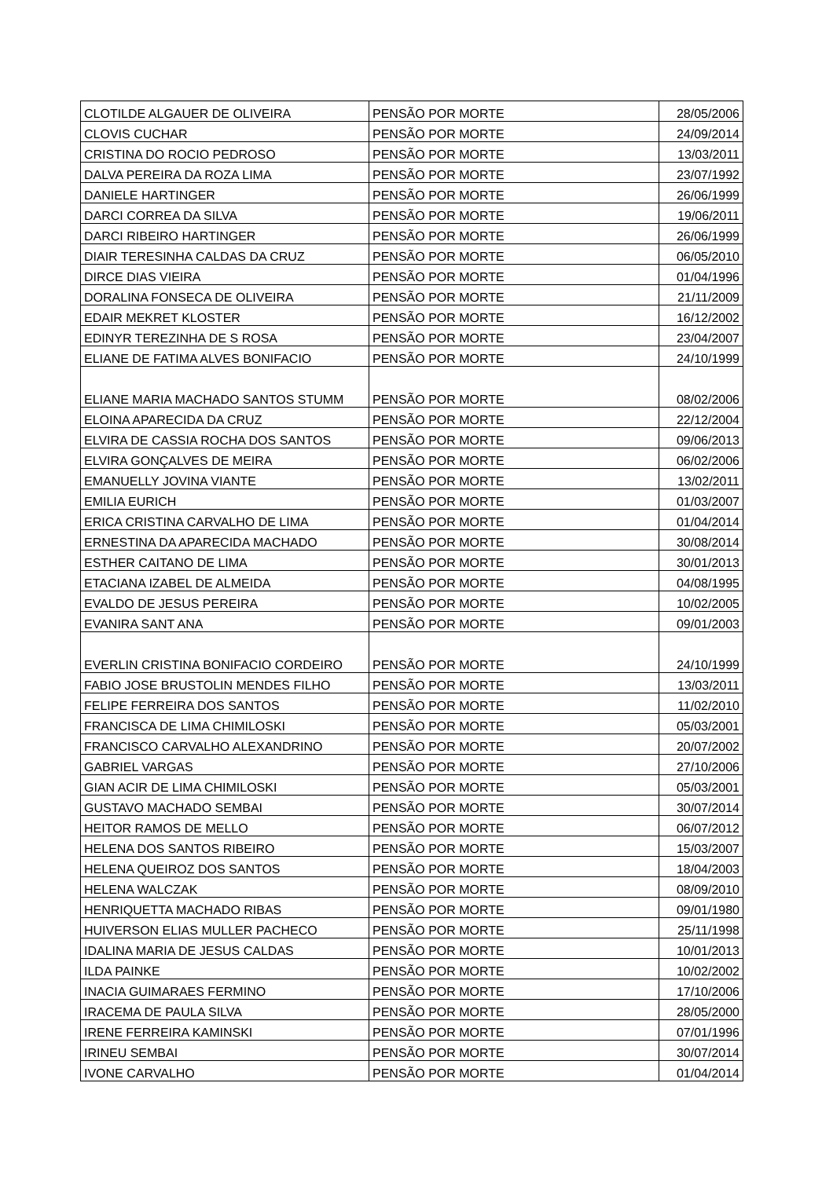| CLOTILDE ALGAUER DE OLIVEIRA | PENSÃO POR MORTE | 28/05/2006 |
| CLOVIS CUCHAR | PENSÃO POR MORTE | 24/09/2014 |
| CRISTINA DO ROCIO PEDROSO | PENSÃO POR MORTE | 13/03/2011 |
| DALVA PEREIRA DA ROZA LIMA | PENSÃO POR MORTE | 23/07/1992 |
| DANIELE HARTINGER | PENSÃO POR MORTE | 26/06/1999 |
| DARCI CORREA DA SILVA | PENSÃO POR MORTE | 19/06/2011 |
| DARCI RIBEIRO HARTINGER | PENSÃO POR MORTE | 26/06/1999 |
| DIAIR TERESINHA CALDAS DA CRUZ | PENSÃO POR MORTE | 06/05/2010 |
| DIRCE DIAS VIEIRA | PENSÃO POR MORTE | 01/04/1996 |
| DORALINA FONSECA DE OLIVEIRA | PENSÃO POR MORTE | 21/11/2009 |
| EDAIR MEKRET KLOSTER | PENSÃO POR MORTE | 16/12/2002 |
| EDINYR TEREZINHA DE S ROSA | PENSÃO POR MORTE | 23/04/2007 |
| ELIANE DE FATIMA ALVES BONIFACIO | PENSÃO POR MORTE | 24/10/1999 |
| ELIANE MARIA MACHADO SANTOS STUMM | PENSÃO POR MORTE | 08/02/2006 |
| ELOINA APARECIDA DA CRUZ | PENSÃO POR MORTE | 22/12/2004 |
| ELVIRA DE CASSIA ROCHA DOS SANTOS | PENSÃO POR MORTE | 09/06/2013 |
| ELVIRA GONÇALVES DE MEIRA | PENSÃO POR MORTE | 06/02/2006 |
| EMANUELLY JOVINA VIANTE | PENSÃO POR MORTE | 13/02/2011 |
| EMILIA EURICH | PENSÃO POR MORTE | 01/03/2007 |
| ERICA CRISTINA CARVALHO DE LIMA | PENSÃO POR MORTE | 01/04/2014 |
| ERNESTINA DA APARECIDA MACHADO | PENSÃO POR MORTE | 30/08/2014 |
| ESTHER CAITANO DE LIMA | PENSÃO POR MORTE | 30/01/2013 |
| ETACIANA IZABEL DE ALMEIDA | PENSÃO POR MORTE | 04/08/1995 |
| EVALDO DE JESUS PEREIRA | PENSÃO POR MORTE | 10/02/2005 |
| EVANIRA SANT ANA | PENSÃO POR MORTE | 09/01/2003 |
| EVERLIN CRISTINA BONIFACIO CORDEIRO | PENSÃO POR MORTE | 24/10/1999 |
| FABIO JOSE BRUSTOLIN MENDES FILHO | PENSÃO POR MORTE | 13/03/2011 |
| FELIPE FERREIRA DOS SANTOS | PENSÃO POR MORTE | 11/02/2010 |
| FRANCISCA DE LIMA CHIMILOSKI | PENSÃO POR MORTE | 05/03/2001 |
| FRANCISCO CARVALHO ALEXANDRINO | PENSÃO POR MORTE | 20/07/2002 |
| GABRIEL VARGAS | PENSÃO POR MORTE | 27/10/2006 |
| GIAN ACIR DE LIMA CHIMILOSKI | PENSÃO POR MORTE | 05/03/2001 |
| GUSTAVO MACHADO SEMBAI | PENSÃO POR MORTE | 30/07/2014 |
| HEITOR RAMOS DE MELLO | PENSÃO POR MORTE | 06/07/2012 |
| HELENA DOS SANTOS RIBEIRO | PENSÃO POR MORTE | 15/03/2007 |
| HELENA QUEIROZ DOS SANTOS | PENSÃO POR MORTE | 18/04/2003 |
| HELENA WALCZAK | PENSÃO POR MORTE | 08/09/2010 |
| HENRIQUETTA MACHADO RIBAS | PENSÃO POR MORTE | 09/01/1980 |
| HUIVERSON ELIAS MULLER PACHECO | PENSÃO POR MORTE | 25/11/1998 |
| IDALINA MARIA DE JESUS CALDAS | PENSÃO POR MORTE | 10/01/2013 |
| ILDA PAINKE | PENSÃO POR MORTE | 10/02/2002 |
| INACIA GUIMARAES FERMINO | PENSÃO POR MORTE | 17/10/2006 |
| IRACEMA DE PAULA SILVA | PENSÃO POR MORTE | 28/05/2000 |
| IRENE FERREIRA KAMINSKI | PENSÃO POR MORTE | 07/01/1996 |
| IRINEU SEMBAI | PENSÃO POR MORTE | 30/07/2014 |
| IVONE CARVALHO | PENSÃO POR MORTE | 01/04/2014 |